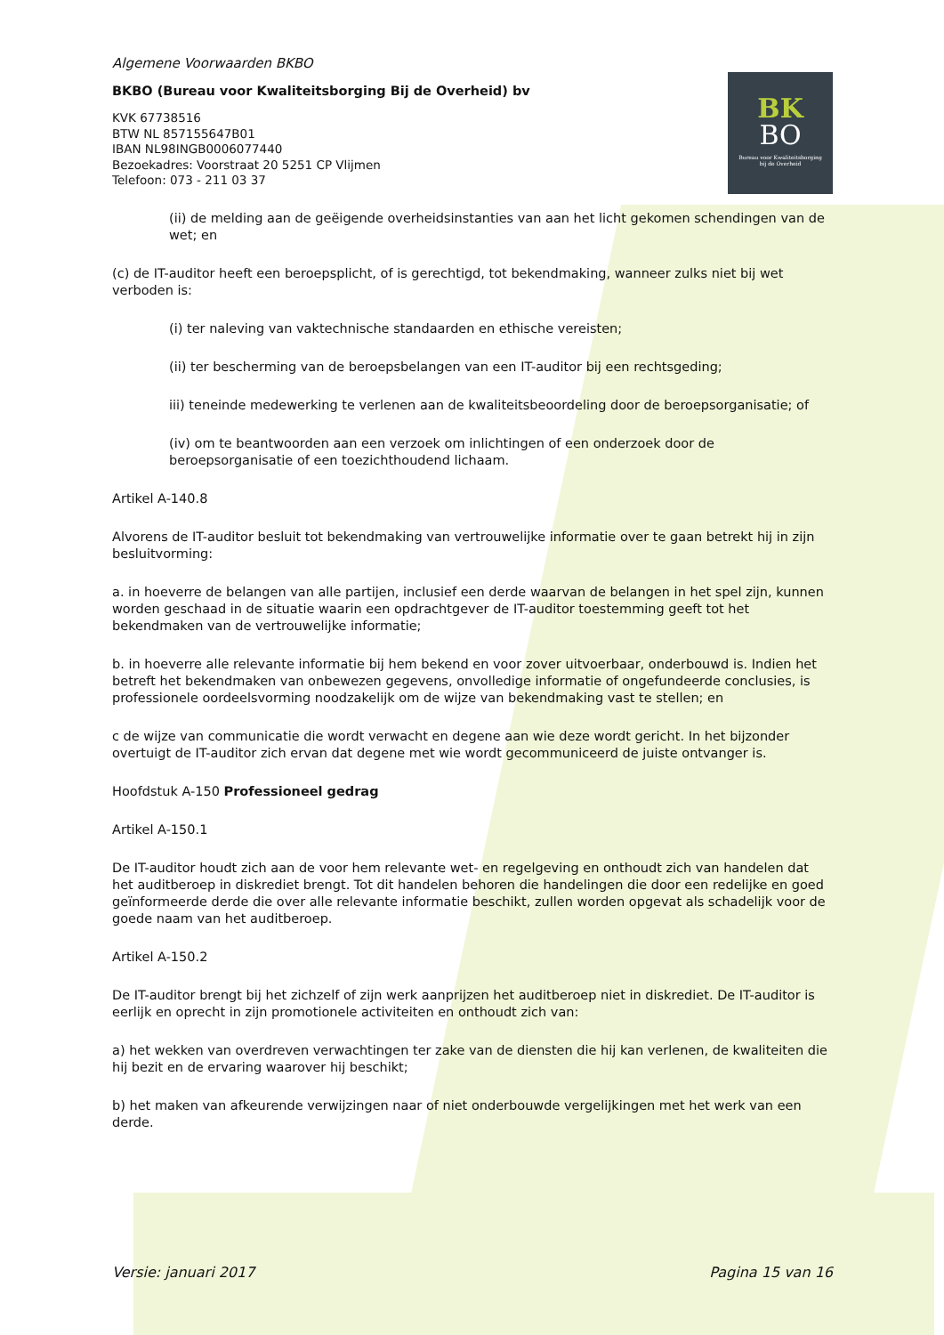BK
BO
Bureau voor Kwaliteitsborging
bij de Overheid
Algemene Voorwaarden BKBO
BKBO (Bureau voor Kwaliteitsborging Bij de Overheid) bv
KVK 67738516
BTW NL 857155647B01
IBAN NL98INGB0006077440
Bezoekadres: Voorstraat 20 5251 CP Vlijmen
Telefoon: 073 - 211 03 37
(ii) de melding aan de geëigende overheidsinstanties van aan het licht gekomen schendingen van de wet; en
(c) de IT-auditor heeft een beroepsplicht, of is gerechtigd, tot bekendmaking, wanneer zulks niet bij wet verboden is:
(i) ter naleving van vaktechnische standaarden en ethische vereisten;
(ii) ter bescherming van de beroepsbelangen van een IT-auditor bij een rechtsgeding;
iii) teneinde medewerking te verlenen aan de kwaliteitsbeoordeling door de beroepsorganisatie; of
(iv) om te beantwoorden aan een verzoek om inlichtingen of een onderzoek door de beroepsorganisatie of een toezichthoudend lichaam.
Artikel A-140.8
Alvorens de IT-auditor besluit tot bekendmaking van vertrouwelijke informatie over te gaan betrekt hij in zijn besluitvorming:
a. in hoeverre de belangen van alle partijen, inclusief een derde waarvan de belangen in het spel zijn, kunnen worden geschaad in de situatie waarin een opdrachtgever de IT-auditor toestemming geeft tot het bekendmaken van de vertrouwelijke informatie;
b. in hoeverre alle relevante informatie bij hem bekend en voor zover uitvoerbaar, onderbouwd is. Indien het betreft het bekendmaken van onbewezen gegevens, onvolledige informatie of ongefundeerde conclusies, is professionele oordeelsvorming noodzakelijk om de wijze van bekendmaking vast te stellen; en
c de wijze van communicatie die wordt verwacht en degene aan wie deze wordt gericht. In het bijzonder overtuigt de IT-auditor zich ervan dat degene met wie wordt gecommuniceerd de juiste ontvanger is.
Hoofdstuk A-150 Professioneel gedrag
Artikel A-150.1
De IT-auditor houdt zich aan de voor hem relevante wet- en regelgeving en onthoudt zich van handelen dat het auditberoep in diskrediet brengt. Tot dit handelen behoren die handelingen die door een redelijke en goed geïnformeerde derde die over alle relevante informatie beschikt, zullen worden opgevat als schadelijk voor de goede naam van het auditberoep.
Artikel A-150.2
De IT-auditor brengt bij het zichzelf of zijn werk aanprijzen het auditberoep niet in diskrediet. De IT-auditor is eerlijk en oprecht in zijn promotionele activiteiten en onthoudt zich van:
a) het wekken van overdreven verwachtingen ter zake van de diensten die hij kan verlenen, de kwaliteiten die hij bezit en de ervaring waarover hij beschikt;
b) het maken van afkeurende verwijzingen naar of niet onderbouwde vergelijkingen met het werk van een derde.
Versie: januari 2017 Pagina 15 van 16